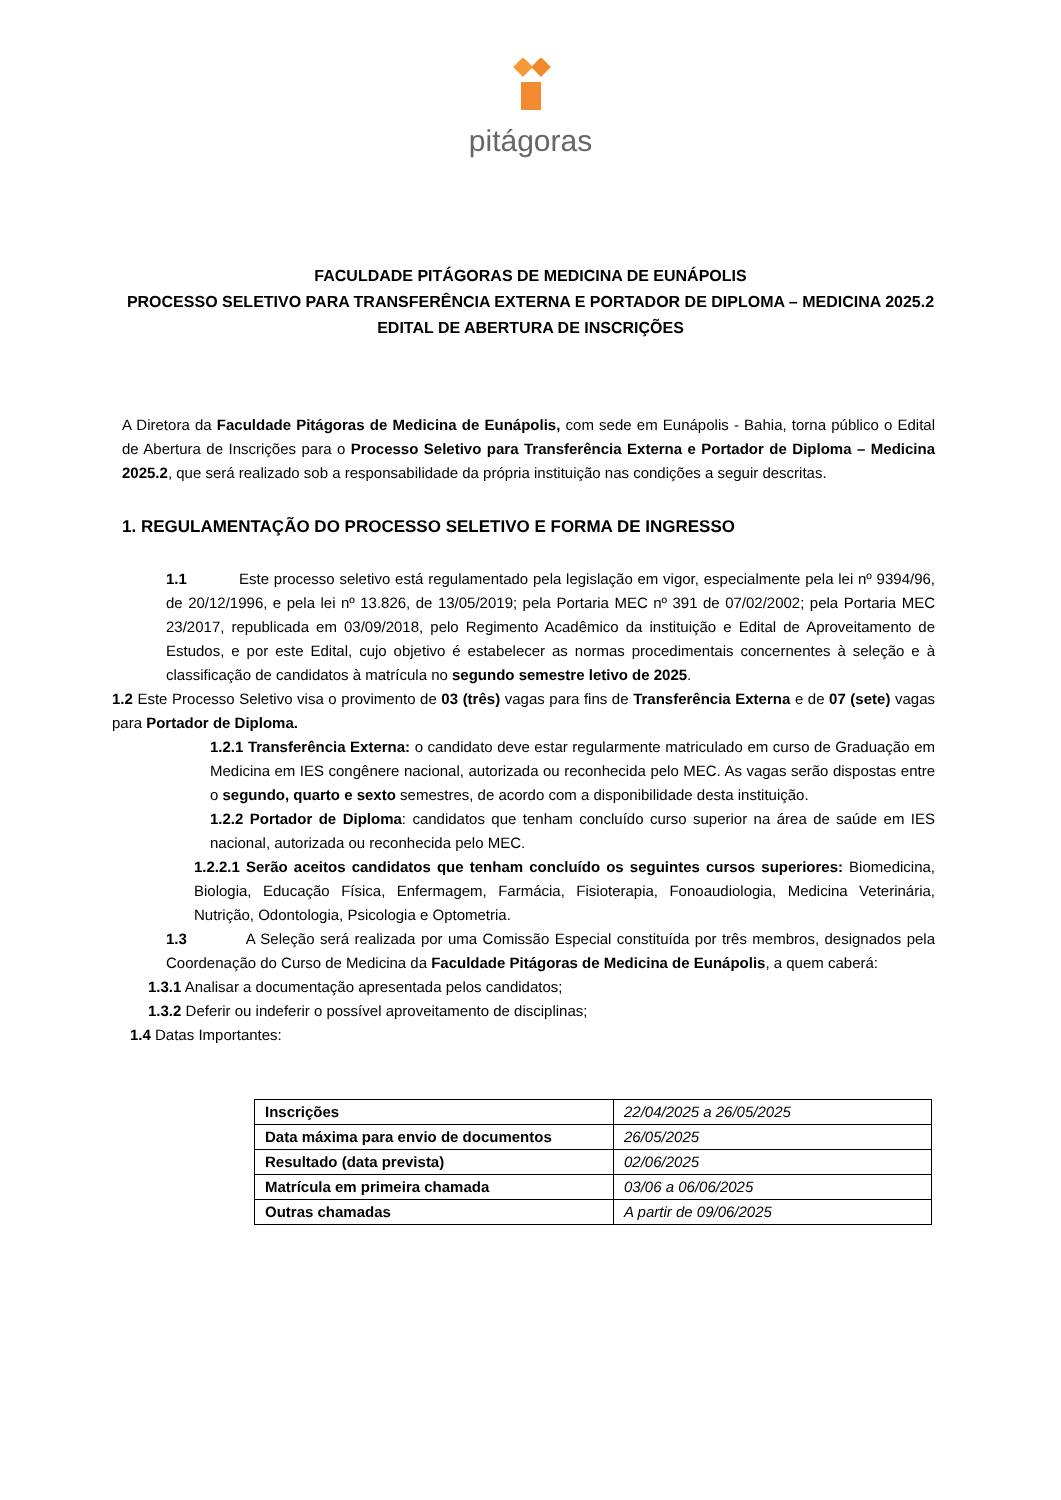pitágoras
FACULDADE PITÁGORAS DE MEDICINA DE EUNÁPOLIS
PROCESSO SELETIVO PARA TRANSFERÊNCIA EXTERNA E PORTADOR DE DIPLOMA – MEDICINA 2025.2
EDITAL DE ABERTURA DE INSCRIÇÕES
A Diretora da Faculdade Pitágoras de Medicina de Eunápolis, com sede em Eunápolis - Bahia, torna público o Edital de Abertura de Inscrições para o Processo Seletivo para Transferência Externa e Portador de Diploma – Medicina 2025.2, que será realizado sob a responsabilidade da própria instituição nas condições a seguir descritas.
1. REGULAMENTAÇÃO DO PROCESSO SELETIVO E FORMA DE INGRESSO
1.1 Este processo seletivo está regulamentado pela legislação em vigor, especialmente pela lei nº 9394/96, de 20/12/1996, e pela lei nº 13.826, de 13/05/2019; pela Portaria MEC nº 391 de 07/02/2002; pela Portaria MEC 23/2017, republicada em 03/09/2018, pelo Regimento Acadêmico da instituição e Edital de Aproveitamento de Estudos, e por este Edital, cujo objetivo é estabelecer as normas procedimentais concernentes à seleção e à classificação de candidatos à matrícula no segundo semestre letivo de 2025.
1.2 Este Processo Seletivo visa o provimento de 03 (três) vagas para fins de Transferência Externa e de 07 (sete) vagas para Portador de Diploma.
1.2.1 Transferência Externa: o candidato deve estar regularmente matriculado em curso de Graduação em Medicina em IES congênere nacional, autorizada ou reconhecida pelo MEC. As vagas serão dispostas entre o segundo, quarto e sexto semestres, de acordo com a disponibilidade desta instituição.
1.2.2 Portador de Diploma: candidatos que tenham concluído curso superior na área de saúde em IES nacional, autorizada ou reconhecida pelo MEC.
1.2.2.1 Serão aceitos candidatos que tenham concluído os seguintes cursos superiores: Biomedicina, Biologia, Educação Física, Enfermagem, Farmácia, Fisioterapia, Fonoaudiologia, Medicina Veterinária, Nutrição, Odontologia, Psicologia e Optometria.
1.3 A Seleção será realizada por uma Comissão Especial constituída por três membros, designados pela Coordenação do Curso de Medicina da Faculdade Pitágoras de Medicina de Eunápolis, a quem caberá:
1.3.1 Analisar a documentação apresentada pelos candidatos;
1.3.2 Deferir ou indeferir o possível aproveitamento de disciplinas;
1.4 Datas Importantes:
| Inscrições | 22/04/2025 a 26/05/2025 |
| Data máxima para envio de documentos | 26/05/2025 |
| Resultado (data prevista) | 02/06/2025 |
| Matrícula em primeira chamada | 03/06 a 06/06/2025 |
| Outras chamadas | A partir de 09/06/2025 |